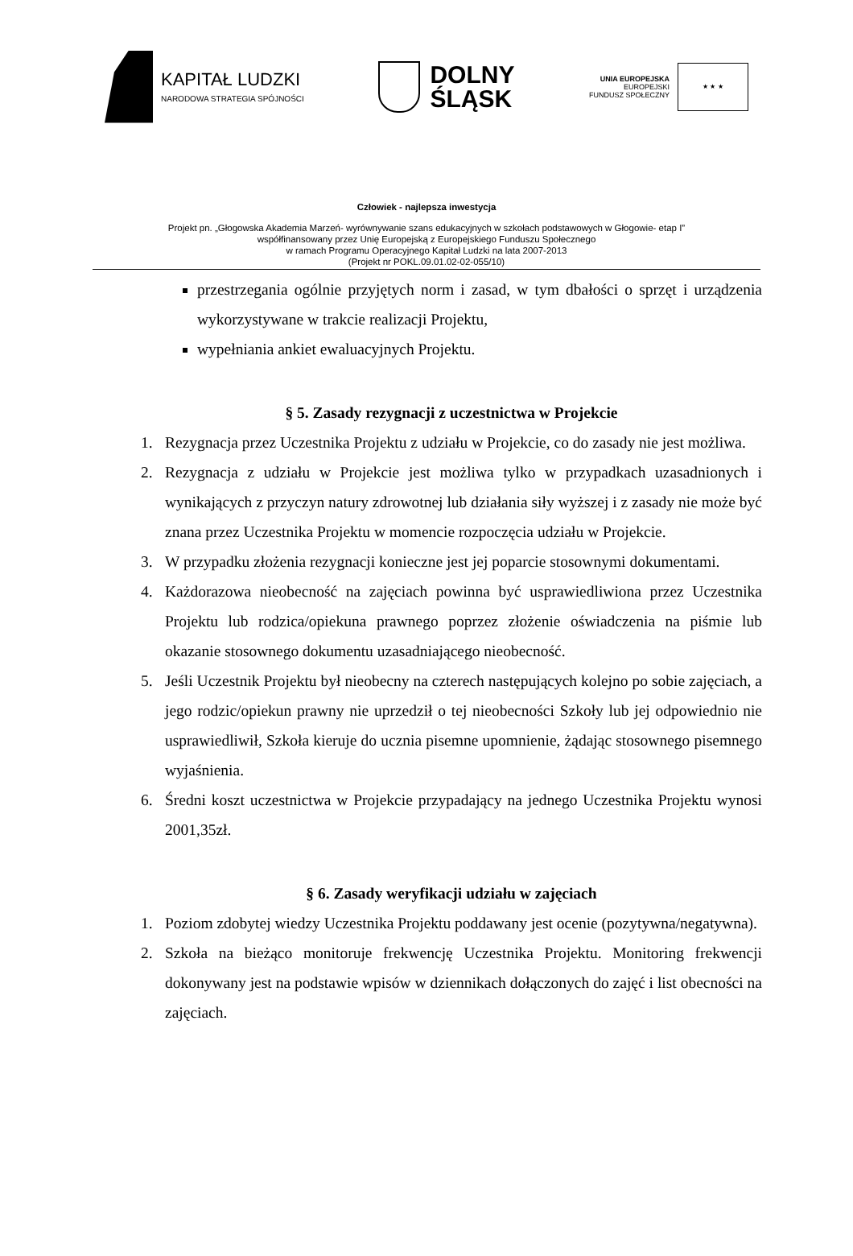KAPITAŁ LUDZKI
NARODOWA STRATEGIA SPÓJNOŚCI
DOLNY
ŚLĄSK
UNIA EUROPEJSKA
EUROPEJSKI
FUNDUSZ SPOŁECZNY
★ ★ ★
Człowiek - najlepsza inwestycja
Projekt pn. „Głogowska Akademia Marzeń- wyrównywanie szans edukacyjnych w szkołach podstawowych w Głogowie- etap I”
współfinansowany przez Unię Europejską z Europejskiego Funduszu Społecznego
w ramach Programu Operacyjnego Kapitał Ludzki na lata 2007-2013
(Projekt nr POKL.09.01.02-02-055/10)
przestrzegania ogólnie przyjętych norm i zasad, w tym dbałości o sprzęt i urządzenia wykorzystywane w trakcie realizacji Projektu,
wypełniania ankiet ewaluacyjnych Projektu.
§ 5. Zasady rezygnacji z uczestnictwa w Projekcie
1. Rezygnacja przez Uczestnika Projektu z udziału w Projekcie, co do zasady nie jest możliwa.
2. Rezygnacja z udziału w Projekcie jest możliwa tylko w przypadkach uzasadnionych i wynikających z przyczyn natury zdrowotnej lub działania siły wyższej i z zasady nie może być znana przez Uczestnika Projektu w momencie rozpoczęcia udziału w Projekcie.
3. W przypadku złożenia rezygnacji konieczne jest jej poparcie stosownymi dokumentami.
4. Każdorazowa nieobecność na zajęciach powinna być usprawiedliwiona przez Uczestnika Projektu lub rodzica/opiekuna prawnego poprzez złożenie oświadczenia na piśmie lub okazanie stosownego dokumentu uzasadniającego nieobecność.
5. Jeśli Uczestnik Projektu był nieobecny na czterech następujących kolejno po sobie zajęciach, a jego rodzic/opiekun prawny nie uprzedził o tej nieobecności Szkoły lub jej odpowiednio nie usprawiedliwił, Szkoła kieruje do ucznia pisemne upomnienie, żądając stosownego pisemnego wyjaśnienia.
6. Średni koszt uczestnictwa w Projekcie przypadający na jednego Uczestnika Projektu wynosi 2001,35zł.
§ 6. Zasady weryfikacji udziału w zajęciach
1. Poziom zdobytej wiedzy Uczestnika Projektu poddawany jest ocenie (pozytywna/negatywna).
2. Szkoła na bieżąco monitoruje frekwencję Uczestnika Projektu. Monitoring frekwencji dokonywany jest na podstawie wpisów w dziennikach dołączonych do zajęć i list obecności na zajęciach.